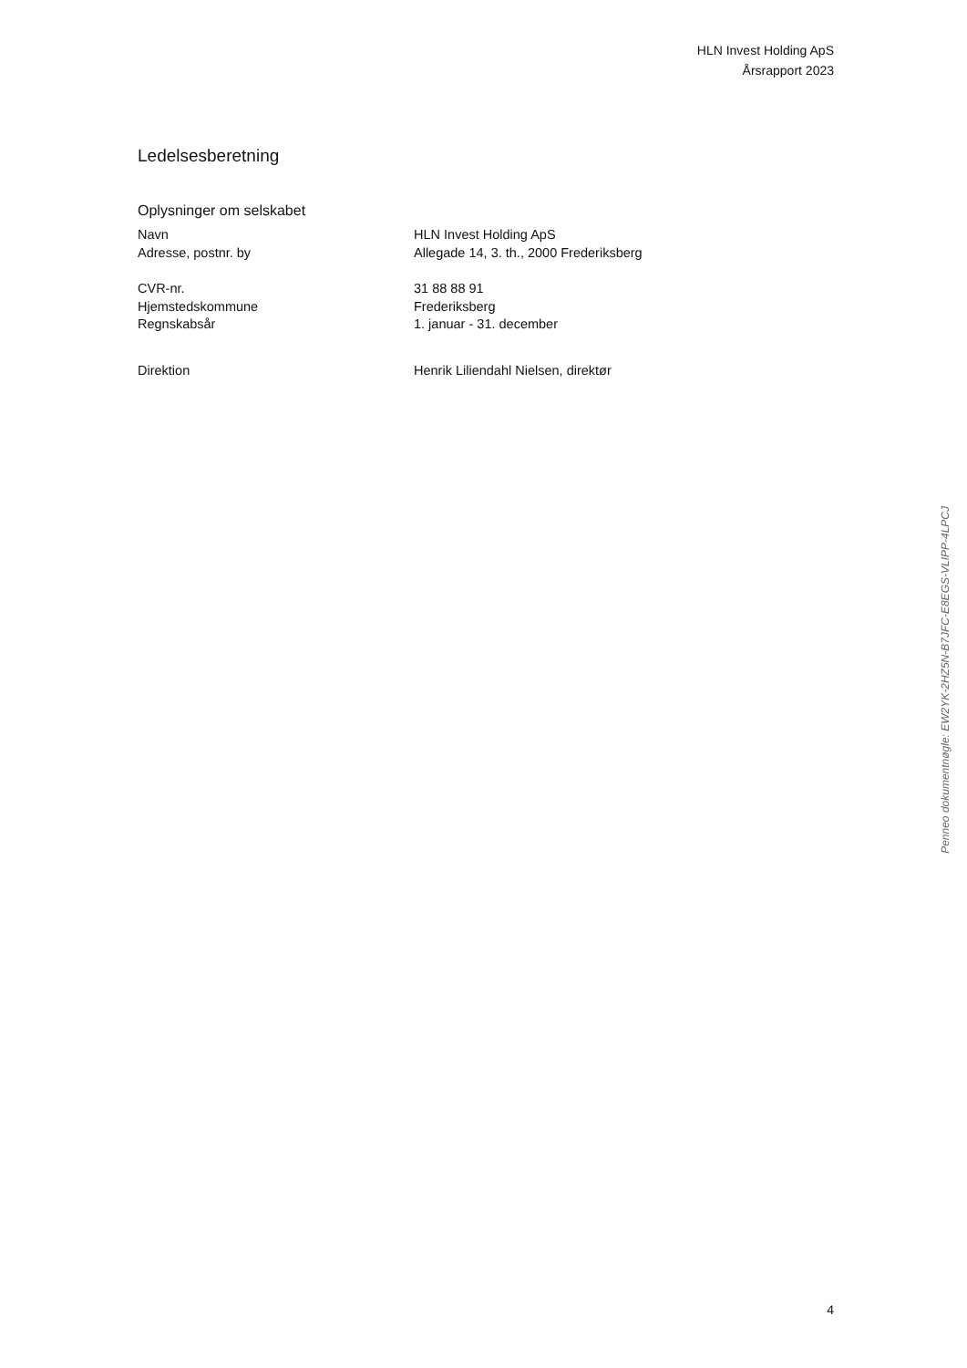HLN Invest Holding ApS
Årsrapport 2023
Ledelsesberetning
Oplysninger om selskabet
Navn HLN Invest Holding ApS
Adresse, postnr. by Allegade 14, 3. th., 2000 Frederiksberg
CVR-nr. 31 88 88 91
Hjemstedskommune Frederiksberg
Regnskabsår 1. januar - 31. december
Direktion Henrik Liliendahl Nielsen, direktør
Penneo dokumentnøgle: EW2YK-2HZ5N-B7JFC-E8EGS-VLIPP-4LPCJ
4